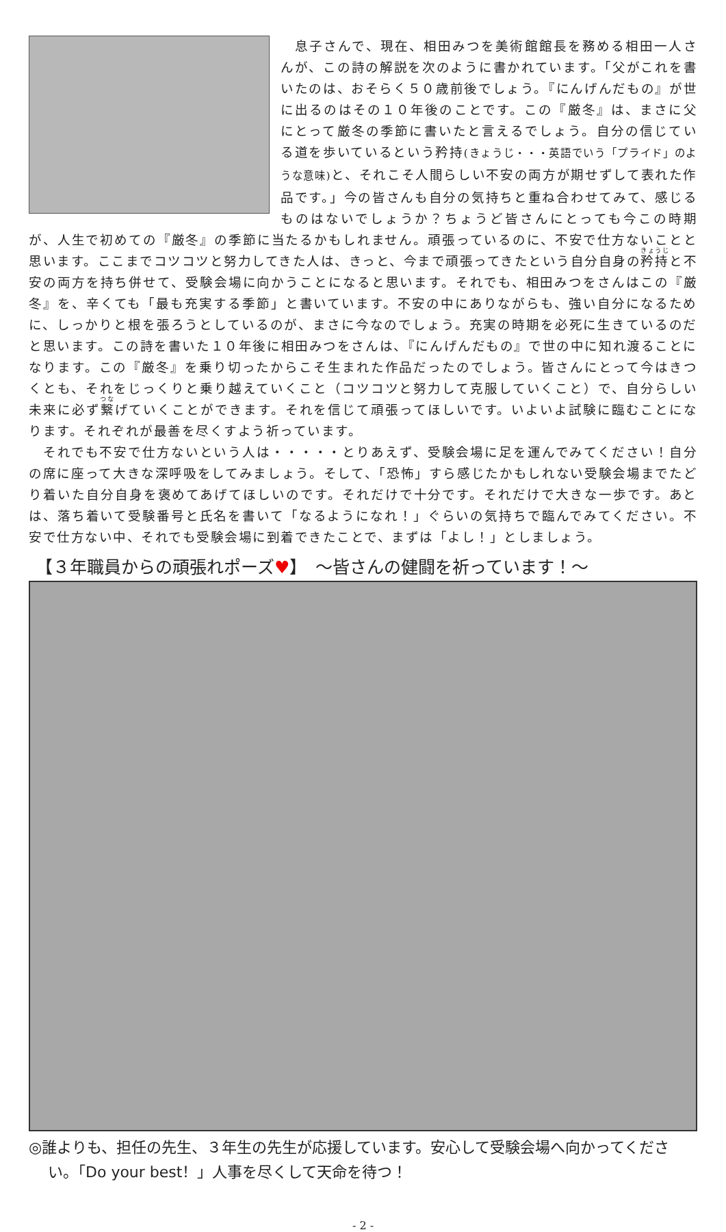息子さんで、現在、相田みつを美術館館長を務める相田一人さんが、この詩の解説を次のように書かれています。「父がこれを書いたのは、おそらく５０歳前後でしょう。『にんげんだもの』が世に出るのはその１０年後のことです。この『厳冬』は、まさに父にとって厳冬の季節に書いたと言えるでしょう。自分の信じている道を歩いているという矜持(きょうじ・・・英語でいう「プライド」のような意味) と、それこそ人間らしい不安の両方が期せずして表れた作品です。」今の皆さんも自分の気持ちと重ね合わせてみて、感じるものはないでしょうか？ちょうど皆さんにとっても今この時期が、人生で初めての『厳冬』の季節に当たるかもしれません。頑張っているのに、不安で仕方ないことと思います。ここまでコツコツと努力してきた人は、きっと、今まで頑張ってきたという自分自身の矜持と不安の両方を持ち併せて、受験会場に向かうことになると思います。それでも、相田みつをさんはこの『厳冬』を、辛くても「最も充実する季節」と書いています。不安の中にありながらも、強い自分になるために、しっかりと根を張ろうとしているのが、まさに今なのでしょう。充実の時期を必死に生きているのだと思います。この詩を書いた１０年後に相田みつをさんは、『にんげんだもの』で世の中に知れ渡ることになります。この『厳冬』を乗り切ったからこそ生まれた作品だったのでしょう。皆さんにとって今はきつくとも、それをじっくりと乗り越えていくこと（コツコツと努力して克服していくこと）で、自分らしい未来に必ず繋げていくことができます。それを信じて頑張ってほしいです。いよいよ試験に臨むことになります。それぞれが最善を尽くすよう祈っています。
　それでも不安で仕方ないという人は・・・・・とりあえず、受験会場に足を運んでみてください！自分の席に座って大きな深呼吸をしてみましょう。そして、「恐怖」すら感じたかもしれない受験会場までたどり着いた自分自身を褒めてあげてほしいのです。それだけで十分です。それだけで大きな一歩です。あとは、落ち着いて受験番号と氏名を書いて「なるようになれ！」ぐらいの気持ちで臨んでみてください。不安で仕方ない中、それでも受験会場に到着できたことで、まずは「よし！」としましょう。
【３年職員からの頑張れポーズ♥】　～皆さんの健闘を祈っています！～
◎誰よりも、担任の先生、３年生の先生が応援しています。安心して受験会場へ向かってください。「Do your best！」人事を尽くして天命を待つ！
- 2 -